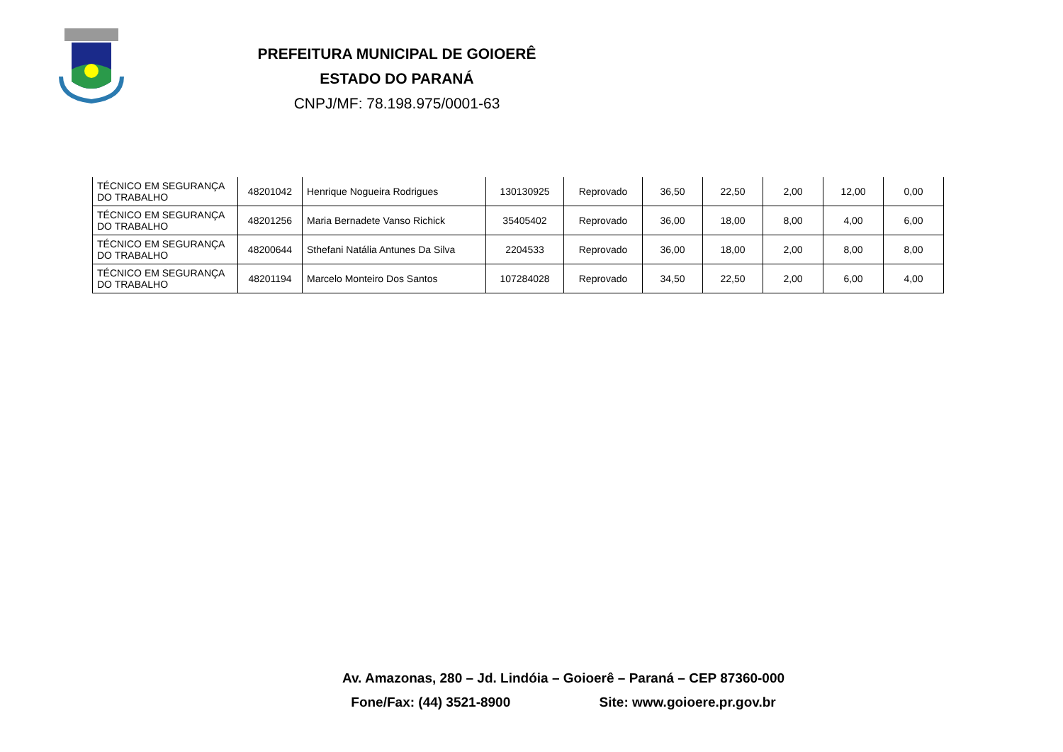PREFEITURA MUNICIPAL DE GOIOERÊ
ESTADO DO PARANÁ
CNPJ/MF: 78.198.975/0001-63
| TÉCNICO EM SEGURANÇA DO TRABALHO | 48201042 | Henrique Nogueira Rodrigues | 130130925 | Reprovado | 36,50 | 22,50 | 2,00 | 12,00 | 0,00 |
| TÉCNICO EM SEGURANÇA DO TRABALHO | 48201256 | Maria Bernadete Vanso Richick | 35405402 | Reprovado | 36,00 | 18,00 | 8,00 | 4,00 | 6,00 |
| TÉCNICO EM SEGURANÇA DO TRABALHO | 48200644 | Sthefani Natália Antunes Da Silva | 2204533 | Reprovado | 36,00 | 18,00 | 2,00 | 8,00 | 8,00 |
| TÉCNICO EM SEGURANÇA DO TRABALHO | 48201194 | Marcelo Monteiro Dos Santos | 107284028 | Reprovado | 34,50 | 22,50 | 2,00 | 6,00 | 4,00 |
Av. Amazonas, 280 – Jd. Lindóia – Goioerê – Paraná – CEP 87360-000
Fone/Fax: (44) 3521-8900 Site: www.goioere.pr.gov.br